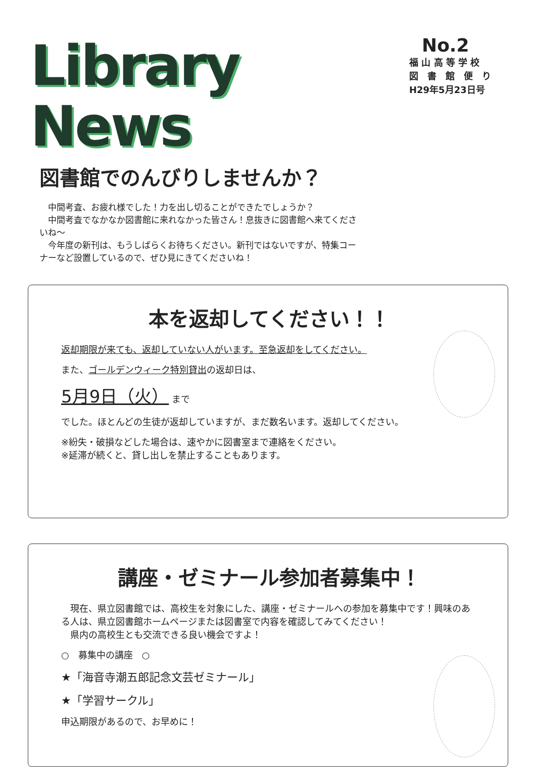Library News
No.2
福 山 高 等 学 校
図　書　館　便　り
H29年5月23日号
図書館でのんびりしませんか？
　中間考査、お疲れ様でした！力を出し切ることができたでしょうか？
　中間考査でなかなか図書館に来れなかった皆さん！息抜きに図書館へ来てくださいね～
　今年度の新刊は、もうしばらくお待ちください。新刊ではないですが、特集コーナーなど設置しているので、ぜひ見にきてくださいね！
本を返却してください！！
返却期限が来ても、返却していない人がいます。至急返却をしてください。
また、ゴールデンウィーク特別貸出の返却日は、
5月9日（火） まで
でした。ほとんどの生徒が返却していますが、まだ数名います。返却してください。
※紛失・破損などした場合は、速やかに図書室まで連絡をください。
※延滞が続くと、貸し出しを禁止することもあります。
講座・ゼミナール参加者募集中！
　現在、県立図書館では、高校生を対象にした、講座・ゼミナールへの参加を募集中です！興味のある人は、県立図書館ホームページまたは図書室で内容を確認してみてください！
　県内の高校生とも交流できる良い機会ですよ！
○　募集中の講座　○
★「海音寺潮五郎記念文芸ゼミナール」
★「学習サークル」
申込期限があるので、お早めに！